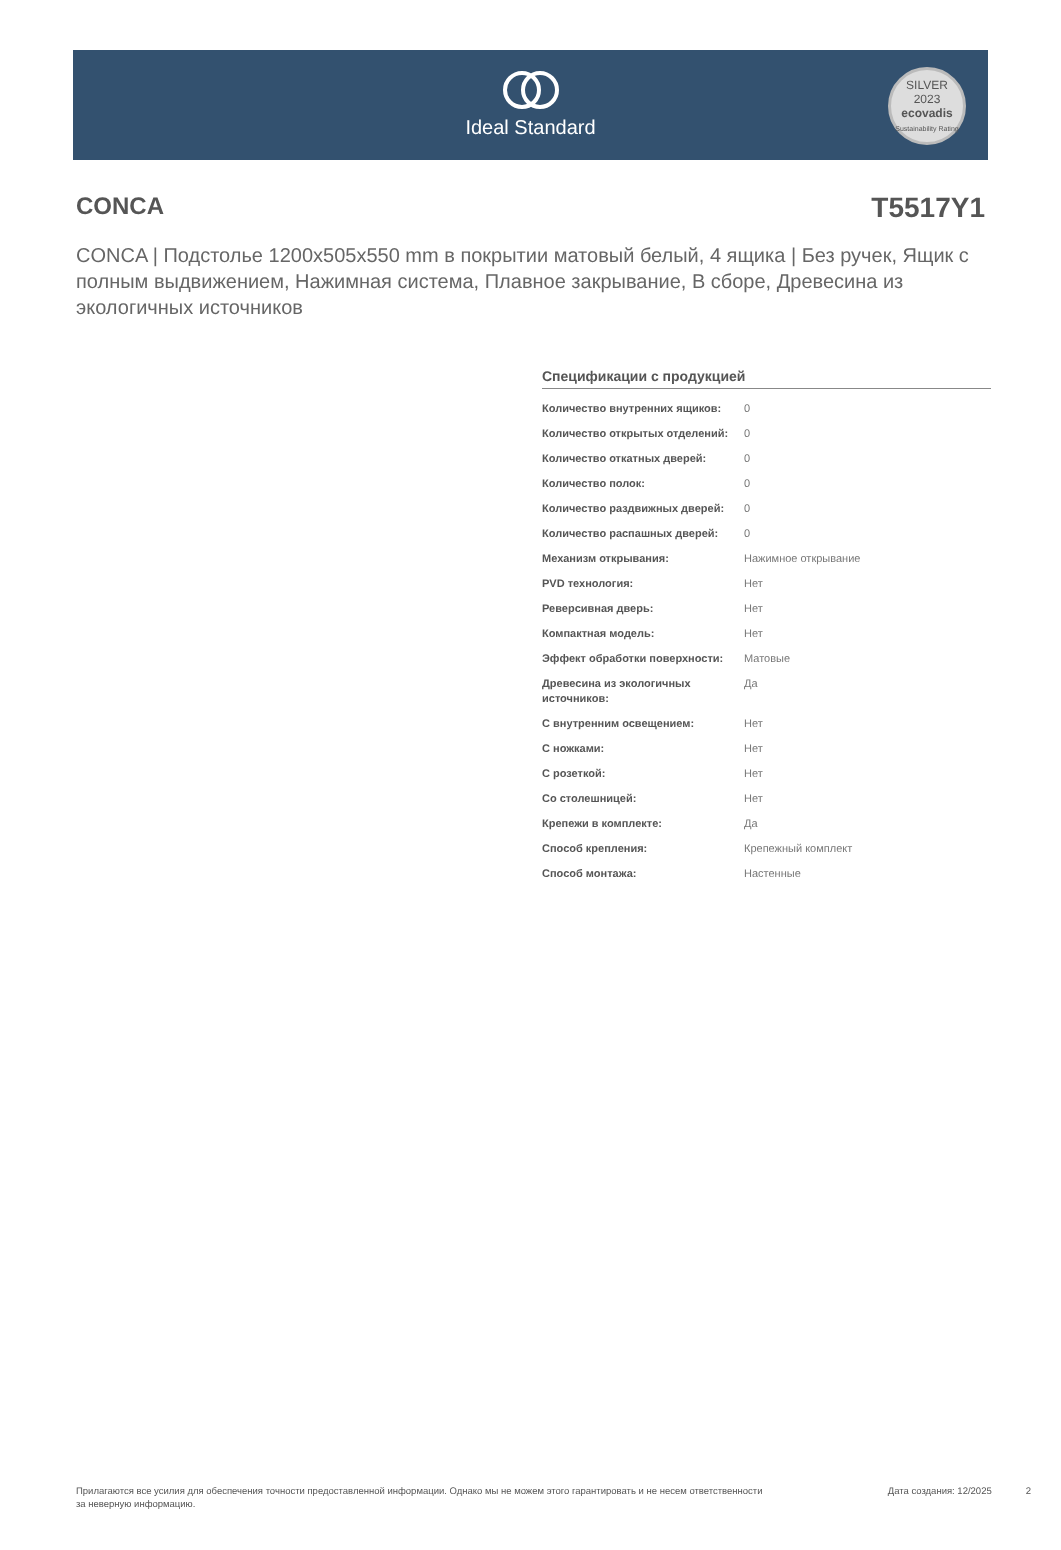Ideal Standard
SILVER
2023
ecovadis
Sustainability Rating
CONCA
T5517Y1
CONCA | Подстолье 1200x505x550 mm в покрытии матовый белый, 4 ящика | Без ручек, Ящик с полным выдвижением, Нажимная система, Плавное закрывание, В сборе, Древесина из экологичных источников
Спецификации с продукцией
| Количество внутренних ящиков: | 0 |
| Количество открытых отделений: | 0 |
| Количество откатных дверей: | 0 |
| Количество полок: | 0 |
| Количество раздвижных дверей: | 0 |
| Количество распашных дверей: | 0 |
| Механизм открывания: | Нажимное открывание |
| PVD технология: | Нет |
| Реверсивная дверь: | Нет |
| Компактная модель: | Нет |
| Эффект обработки поверхности: | Матовые |
| Древесина из экологичных источников: | Да |
| С внутренним освещением: | Нет |
| С ножками: | Нет |
| С розеткой: | Нет |
| Со столешницей: | Нет |
| Крепежи в комплекте: | Да |
| Способ крепления: | Крепежный комплект |
| Способ монтажа: | Настенные |
Прилагаются все усилия для обеспечения точности предоставленной информации. Однако мы не можем этого гарантировать и не несем ответственности за неверную информацию.
Дата создания: 12/2025 2